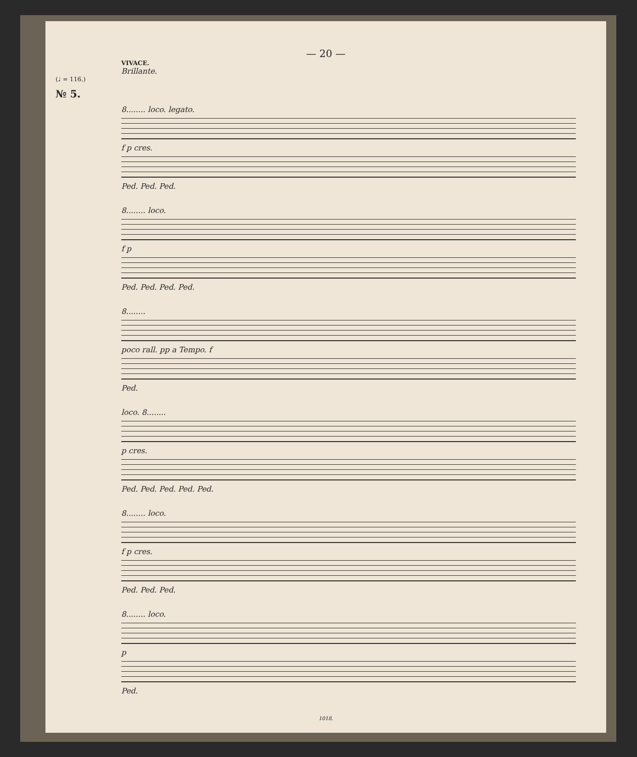— 20 —
VIVACE.
Brillante.
(♩ = 116.)
№ 5.
8........ loco. legato.
f p cres.
Ped. Ped. Ped.
8........ loco.
f p
Ped. Ped. Ped. Ped.
8........
poco rall. pp a Tempo. f
Ped.
loco. 8........
p cres.
Ped. Ped. Ped. Ped. Ped.
8........ loco.
f p cres.
Ped. Ped. Ped.
8........ loco.
p
Ped.
1018.